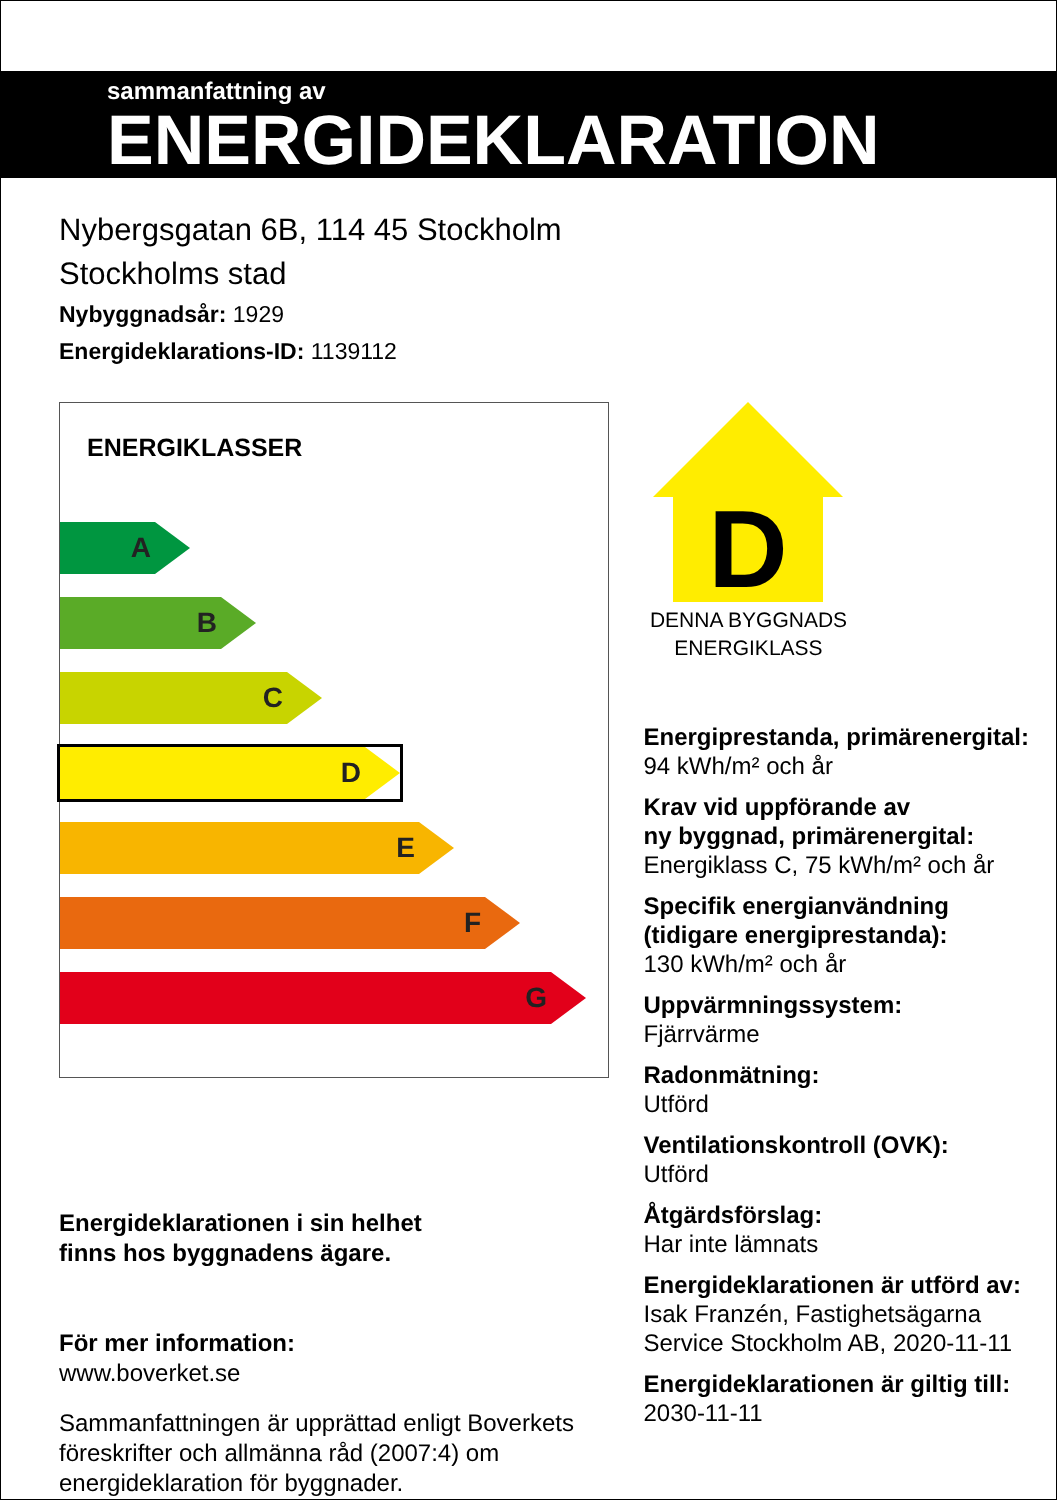sammanfattning av
ENERGIDEKLARATION
Nybergsgatan 6B, 114 45 Stockholm
Stockholms stad
Nybyggnadsår: 1929
Energideklarations-ID: 1139112
ENERGIKLASSER
A
B
C
D
E
F
G
Energideklarationen i sin helhet
finns hos byggnadens ägare.
För mer information:
www.boverket.se
Sammanfattningen är upprättad enligt Boverkets föreskrifter och allmänna råd (2007:4) om energideklaration för byggnader.
D
DENNA BYGGNADS
ENERGIKLASS
Energiprestanda, primärenergital:
94 kWh/m² och år
Krav vid uppförande av
ny byggnad, primärenergital:
Energiklass C, 75 kWh/m² och år
Specifik energianvändning
(tidigare energiprestanda):
130 kWh/m² och år
Uppvärmningssystem:
Fjärrvärme
Radonmätning:
Utförd
Ventilationskontroll (OVK):
Utförd
Åtgärdsförslag:
Har inte lämnats
Energideklarationen är utförd av:
Isak Franzén, Fastighetsägarna Service Stockholm AB, 2020-11-11
Energideklarationen är giltig till:
2030-11-11